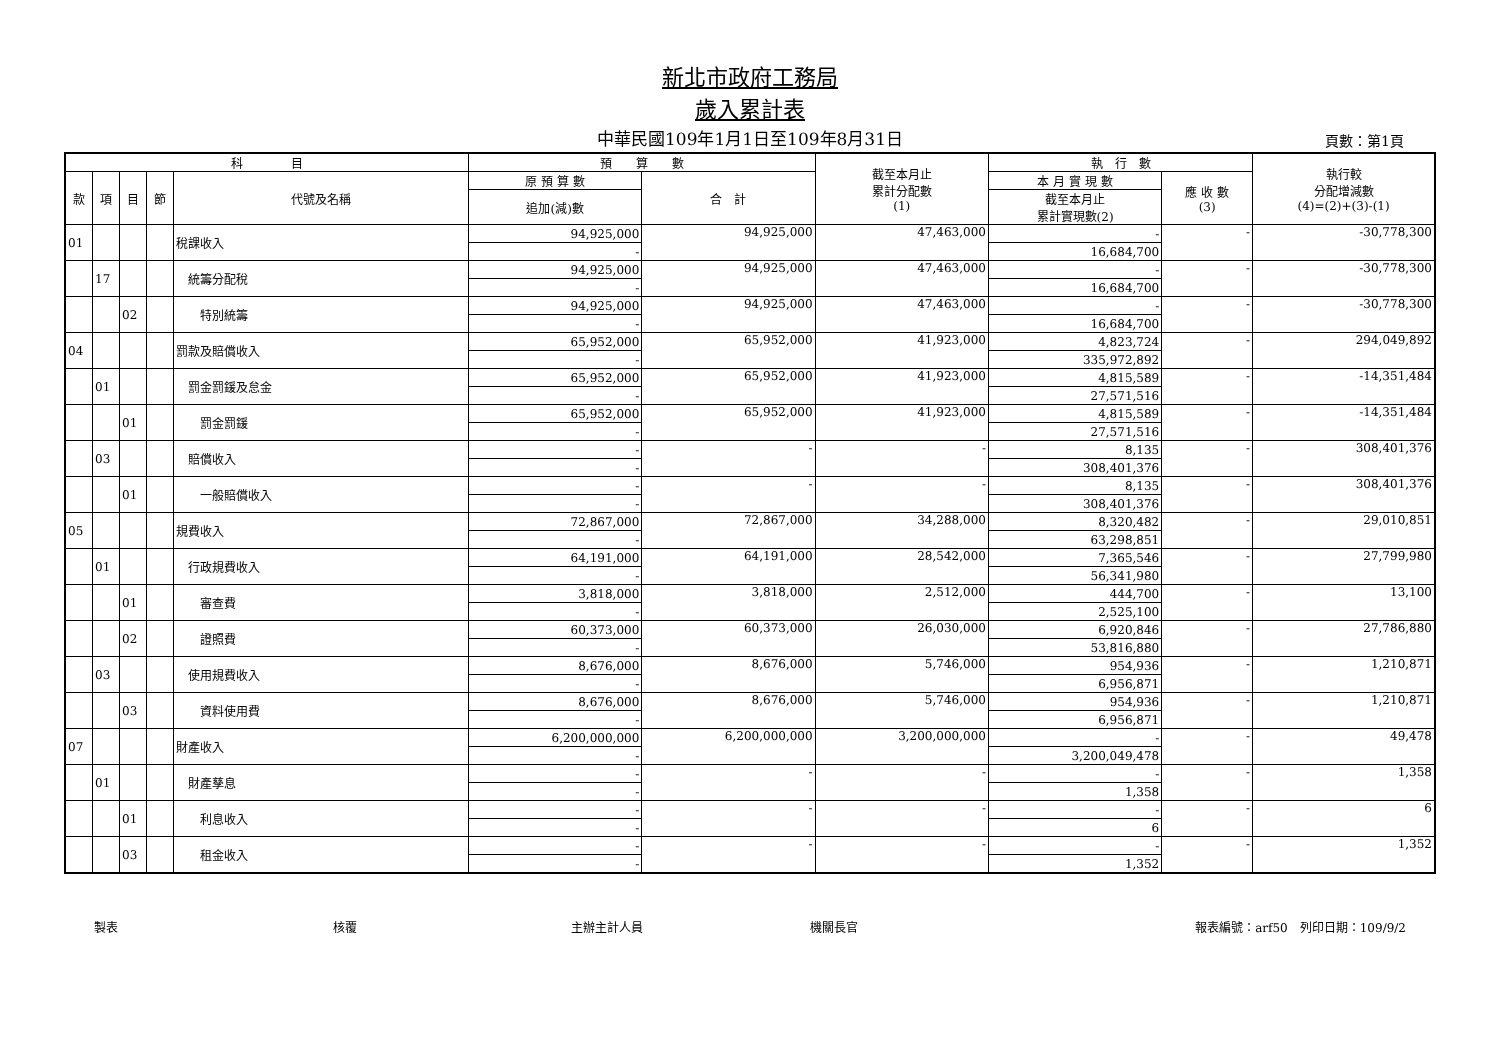新北市政府工務局
歲入累計表
中華民國109年1月1日至109年8月31日 頁數：第1頁
| 科 目 | | | | | 預 算 數 | | 截至本月止 累計分配數 (1) | 執 行 數 | | 執行較 分配增減數 (4)=(2)+(3)-(1) |
| --- | --- | --- | --- | --- | --- | --- | --- | --- | --- | --- |
| 款 | 項 | 目 | 節 | 代號及名稱 | 原 預 算 數 | 合 計 | | 本 月 實 現 數 | 應 收 數 (3) | |
| | | | | | 追加(減)數 | | | 截至本月止 累計實現數(2) | | |
| 01 | | | | 稅課收入 | 94,925,000 | 94,925,000 | 47,463,000 | - | - | -30,778,300 |
| | | | | | - | | | 16,684,700 | | |
| | 17 | | | 統籌分配稅 | 94,925,000 | 94,925,000 | 47,463,000 | - | - | -30,778,300 |
| | | | | | - | | | 16,684,700 | | |
| | | 02 | | 特別統籌 | 94,925,000 | 94,925,000 | 47,463,000 | - | - | -30,778,300 |
| | | | | | - | | | 16,684,700 | | |
| 04 | | | | 罰款及賠償收入 | 65,952,000 | 65,952,000 | 41,923,000 | 4,823,724 | - | 294,049,892 |
| | | | | | - | | | 335,972,892 | | |
| | 01 | | | 罰金罰鍰及怠金 | 65,952,000 | 65,952,000 | 41,923,000 | 4,815,589 | - | -14,351,484 |
| | | | | | - | | | 27,571,516 | | |
| | | 01 | | 罰金罰鍰 | 65,952,000 | 65,952,000 | 41,923,000 | 4,815,589 | - | -14,351,484 |
| | | | | | - | | | 27,571,516 | | |
| | 03 | | | 賠償收入 | - | - | - | 8,135 | - | 308,401,376 |
| | | | | | - | | | 308,401,376 | | |
| | | 01 | | 一般賠償收入 | - | - | - | 8,135 | - | 308,401,376 |
| | | | | | - | | | 308,401,376 | | |
| 05 | | | | 規費收入 | 72,867,000 | 72,867,000 | 34,288,000 | 8,320,482 | - | 29,010,851 |
| | | | | | - | | | 63,298,851 | | |
| | 01 | | | 行政規費收入 | 64,191,000 | 64,191,000 | 28,542,000 | 7,365,546 | - | 27,799,980 |
| | | | | | - | | | 56,341,980 | | |
| | | 01 | | 審查費 | 3,818,000 | 3,818,000 | 2,512,000 | 444,700 | - | 13,100 |
| | | | | | - | | | 2,525,100 | | |
| | | 02 | | 證照費 | 60,373,000 | 60,373,000 | 26,030,000 | 6,920,846 | - | 27,786,880 |
| | | | | | - | | | 53,816,880 | | |
| | 03 | | | 使用規費收入 | 8,676,000 | 8,676,000 | 5,746,000 | 954,936 | - | 1,210,871 |
| | | | | | - | | | 6,956,871 | | |
| | | 03 | | 資料使用費 | 8,676,000 | 8,676,000 | 5,746,000 | 954,936 | - | 1,210,871 |
| | | | | | - | | | 6,956,871 | | |
| 07 | | | | 財產收入 | 6,200,000,000 | 6,200,000,000 | 3,200,000,000 | - | - | 49,478 |
| | | | | | - | | | 3,200,049,478 | | |
| | 01 | | | 財產孳息 | - | - | - | - | - | 1,358 |
| | | | | | - | | | 1,358 | | |
| | | 01 | | 利息收入 | - | - | - | - | - | 6 |
| | | | | | - | | | 6 | | |
| | | 03 | | 租金收入 | - | - | - | - | - | 1,352 |
| | | | | | - | | | 1,352 | | |
製表 核覆 主辦主計人員 機關長官 報表編號：arf50　列印日期：109/9/2